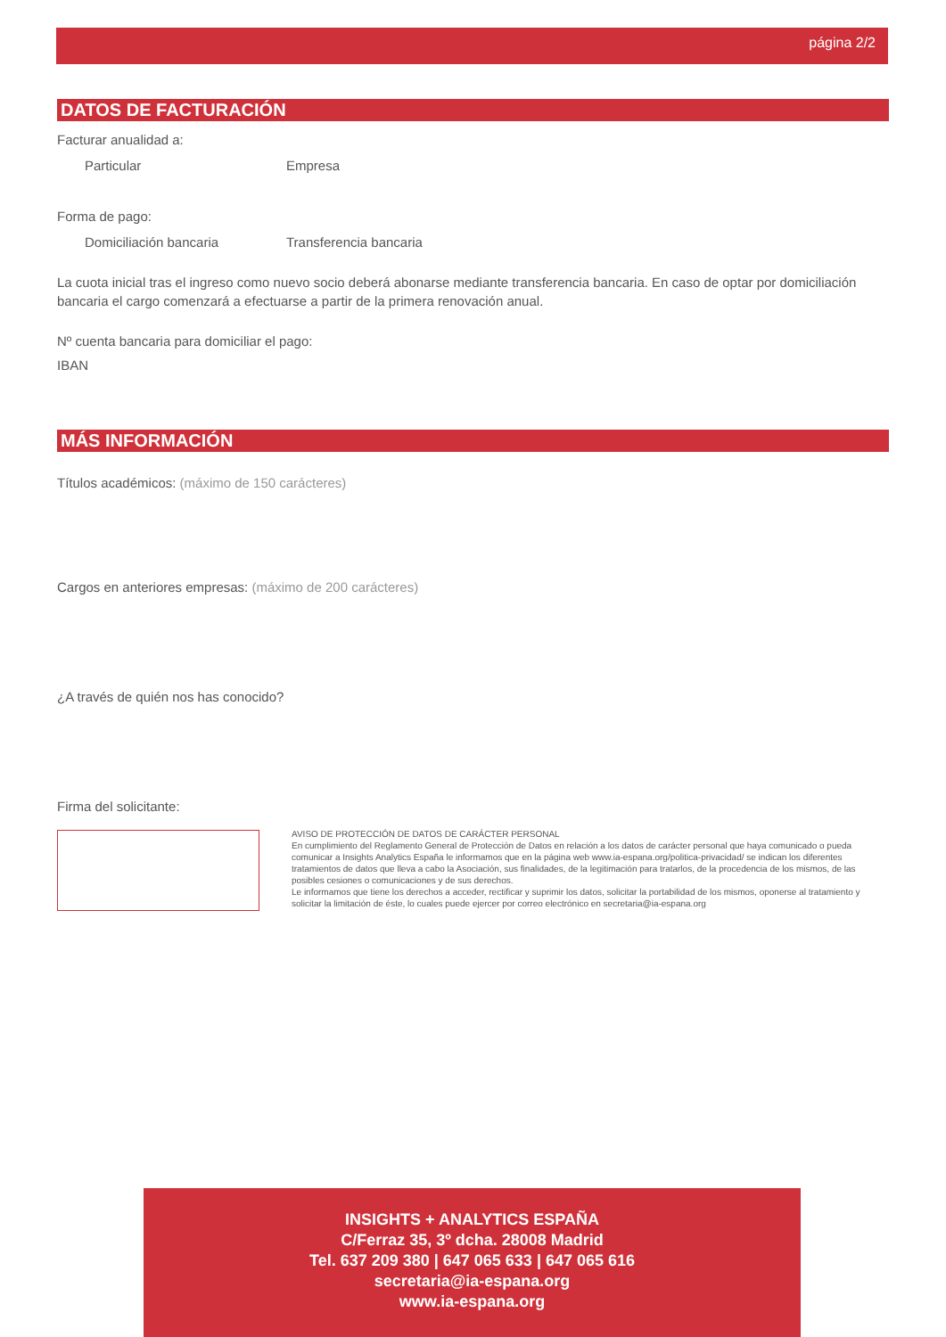página 2/2
DATOS DE FACTURACIÓN
Facturar anualidad a:
Particular Empresa
Forma de pago:
Domiciliación bancaria Transferencia bancaria
La cuota inicial tras el ingreso como nuevo socio deberá abonarse mediante transferencia bancaria. En caso de optar por domiciliación bancaria el cargo comenzará a efectuarse a partir de la primera renovación anual.
Nº cuenta bancaria para domiciliar el pago:
IBAN
MÁS INFORMACIÓN
Títulos académicos: (máximo de 150 carácteres)
Cargos en anteriores empresas: (máximo de 200 carácteres)
¿A través de quién nos has conocido?
Firma del solicitante:
AVISO DE PROTECCIÓN DE DATOS DE CARÁCTER PERSONAL
En cumplimiento del Reglamento General de Protección de Datos en relación a los datos de carácter personal que haya comunicado o pueda comunicar a Insights Analytics España le informamos que en la página web www.ia-espana.org/politica-privacidad/ se indican los diferentes tratamientos de datos que lleva a cabo la Asociación, sus finalidades, de la legitimación para tratarlos, de la procedencia de los mismos, de las posibles cesiones o comunicaciones y de sus derechos.
Le informamos que tiene los derechos a acceder, rectificar y suprimir los datos, solicitar la portabilidad de los mismos, oponerse al tratamiento y solicitar la limitación de éste, lo cuales puede ejercer por correo electrónico en secretaria@ia-espana.org
INSIGHTS + ANALYTICS ESPAÑA
C/Ferraz 35, 3º dcha. 28008 Madrid
Tel. 637 209 380 | 647 065 633 | 647 065 616
secretaria@ia-espana.org
www.ia-espana.org